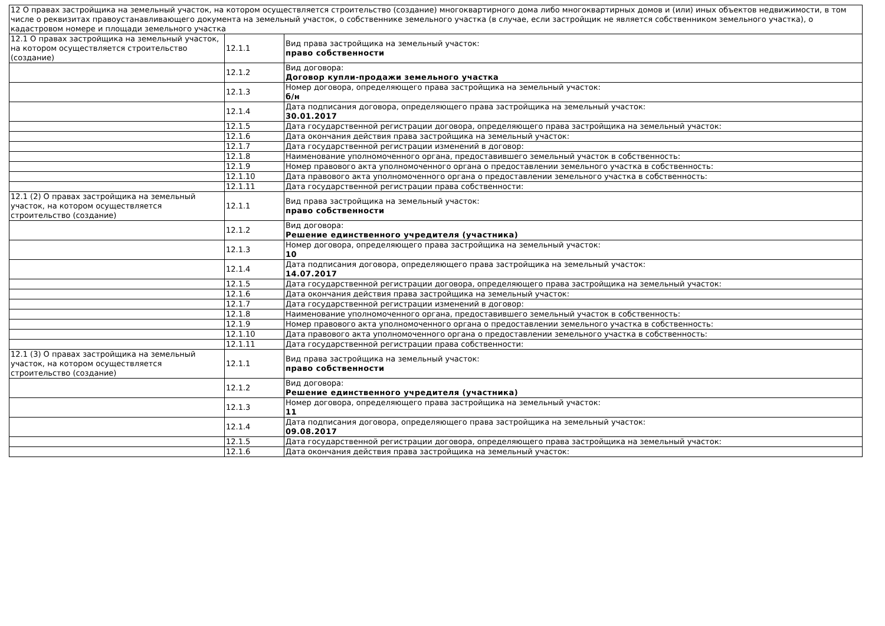| 12 О правах застройщика на земельный участок, на котором осуществляется строительство (создание) многоквартирного дома либо многоквартирных домов и (или) иных объектов недвижимости, в том числе о реквизитах правоустанавливающего документа на земельный участок, о собственнике земельного участка (в случае, если застройщик не является собственником земельного участка), о кадастровом номере и площади земельного участка | | |
| 12.1 О правах застройщика на земельный участок, на котором осуществляется строительство (создание) | 12.1.1 | Вид права застройщика на земельный участок: право собственности |
| | 12.1.2 | Вид договора: Договор купли-продажи земельного участка |
| | 12.1.3 | Номер договора, определяющего права застройщика на земельный участок: б/н |
| | 12.1.4 | Дата подписания договора, определяющего права застройщика на земельный участок: 30.01.2017 |
| | 12.1.5 | Дата государственной регистрации договора, определяющего права застройщика на земельный участок: |
| | 12.1.6 | Дата окончания действия права застройщика на земельный участок: |
| | 12.1.7 | Дата государственной регистрации изменений в договор: |
| | 12.1.8 | Наименование уполномоченного органа, предоставившего земельный участок в собственность: |
| | 12.1.9 | Номер правового акта уполномоченного органа о предоставлении земельного участка в собственность: |
| | 12.1.10 | Дата правового акта уполномоченного органа о предоставлении земельного участка в собственность: |
| | 12.1.11 | Дата государственной регистрации права собственности: |
| 12.1 (2) О правах застройщика на земельный участок, на котором осуществляется строительство (создание) | 12.1.1 | Вид права застройщика на земельный участок: право собственности |
| | 12.1.2 | Вид договора: Решение единственного учредителя (участника) |
| | 12.1.3 | Номер договора, определяющего права застройщика на земельный участок: 10 |
| | 12.1.4 | Дата подписания договора, определяющего права застройщика на земельный участок: 14.07.2017 |
| | 12.1.5 | Дата государственной регистрации договора, определяющего права застройщика на земельный участок: |
| | 12.1.6 | Дата окончания действия права застройщика на земельный участок: |
| | 12.1.7 | Дата государственной регистрации изменений в договор: |
| | 12.1.8 | Наименование уполномоченного органа, предоставившего земельный участок в собственность: |
| | 12.1.9 | Номер правового акта уполномоченного органа о предоставлении земельного участка в собственность: |
| | 12.1.10 | Дата правового акта уполномоченного органа о предоставлении земельного участка в собственность: |
| | 12.1.11 | Дата государственной регистрации права собственности: |
| 12.1 (3) О правах застройщика на земельный участок, на котором осуществляется строительство (создание) | 12.1.1 | Вид права застройщика на земельный участок: право собственности |
| | 12.1.2 | Вид договора: Решение единственного учредителя (участника) |
| | 12.1.3 | Номер договора, определяющего права застройщика на земельный участок: 11 |
| | 12.1.4 | Дата подписания договора, определяющего права застройщика на земельный участок: 09.08.2017 |
| | 12.1.5 | Дата государственной регистрации договора, определяющего права застройщика на земельный участок: |
| | 12.1.6 | Дата окончания действия права застройщика на земельный участок: |